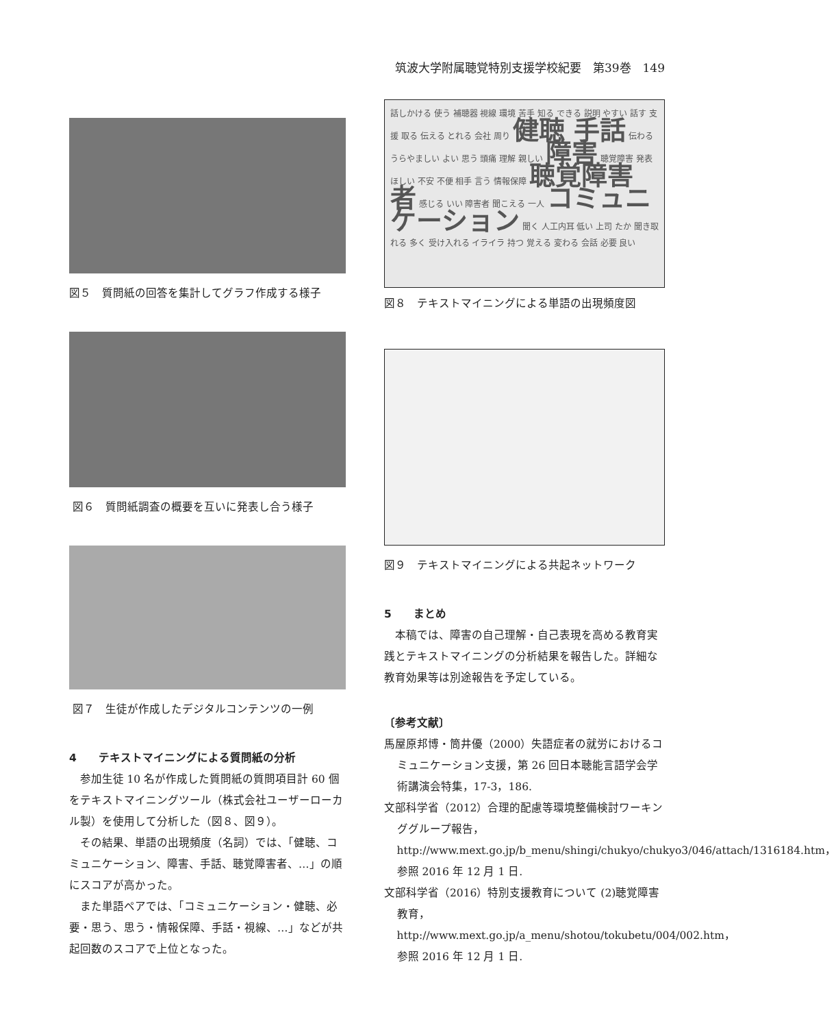筑波大学附属聴覚特別支援学校紀要　第39巻　149
図５　質問紙の回答を集計してグラフ作成する様子
図６　質問紙調査の概要を互いに発表し合う様子
図７　生徒が作成したデジタルコンテンツの一例
4　　テキストマイニングによる質問紙の分析
参加生徒 10 名が作成した質問紙の質問項目計 60 個をテキストマイニングツール（株式会社ユーザーローカル製）を使用して分析した（図８、図９）。
その結果、単語の出現頻度（名詞）では、「健聴、コミュニケーション、障害、手話、聴覚障害者、…」の順にスコアが高かった。
また単語ペアでは、「コミュニケーション・健聴、必要・思う、思う・情報保障、手話・視線、…」などが共起回数のスコアで上位となった。
話しかける 使う 補聴器 視線 環境 苦手 知る できる 説明 やすい 話す 支援 取る 伝える とれる 会社 周り 健聴 手話 伝わる うらやましい よい 思う 頭痛 理解 親しい 障害 聴覚障害 発表 ほしい 不安 不便 相手 言う 情報保障 聴覚障害者 感じる いい 障害者 聞こえる 一人 コミュニケーション 聞く 人工内耳 低い 上司 たか 聞き取れる 多く 受け入れる イライラ 持つ 覚える 変わる 会話 必要 良い
図８　テキストマイニングによる単語の出現頻度図
図９　テキストマイニングによる共起ネットワーク
5　　まとめ
本稿では、障害の自己理解・自己表現を高める教育実践とテキストマイニングの分析結果を報告した。詳細な教育効果等は別途報告を予定している。
〔参考文献〕
馬屋原邦博・筒井優（2000）失語症者の就労におけるコミュニケーション支援，第 26 回日本聴能言語学会学術講演会特集，17-3，186.
文部科学省（2012）合理的配慮等環境整備検討ワーキンググループ報告，http://www.mext.go.jp/b_menu/shingi/chukyo/chukyo3/046/attach/1316184.htm，参照 2016 年 12 月 1 日.
文部科学省（2016）特別支援教育について (2)聴覚障害教育，http://www.mext.go.jp/a_menu/shotou/tokubetu/004/002.htm，参照 2016 年 12 月 1 日.